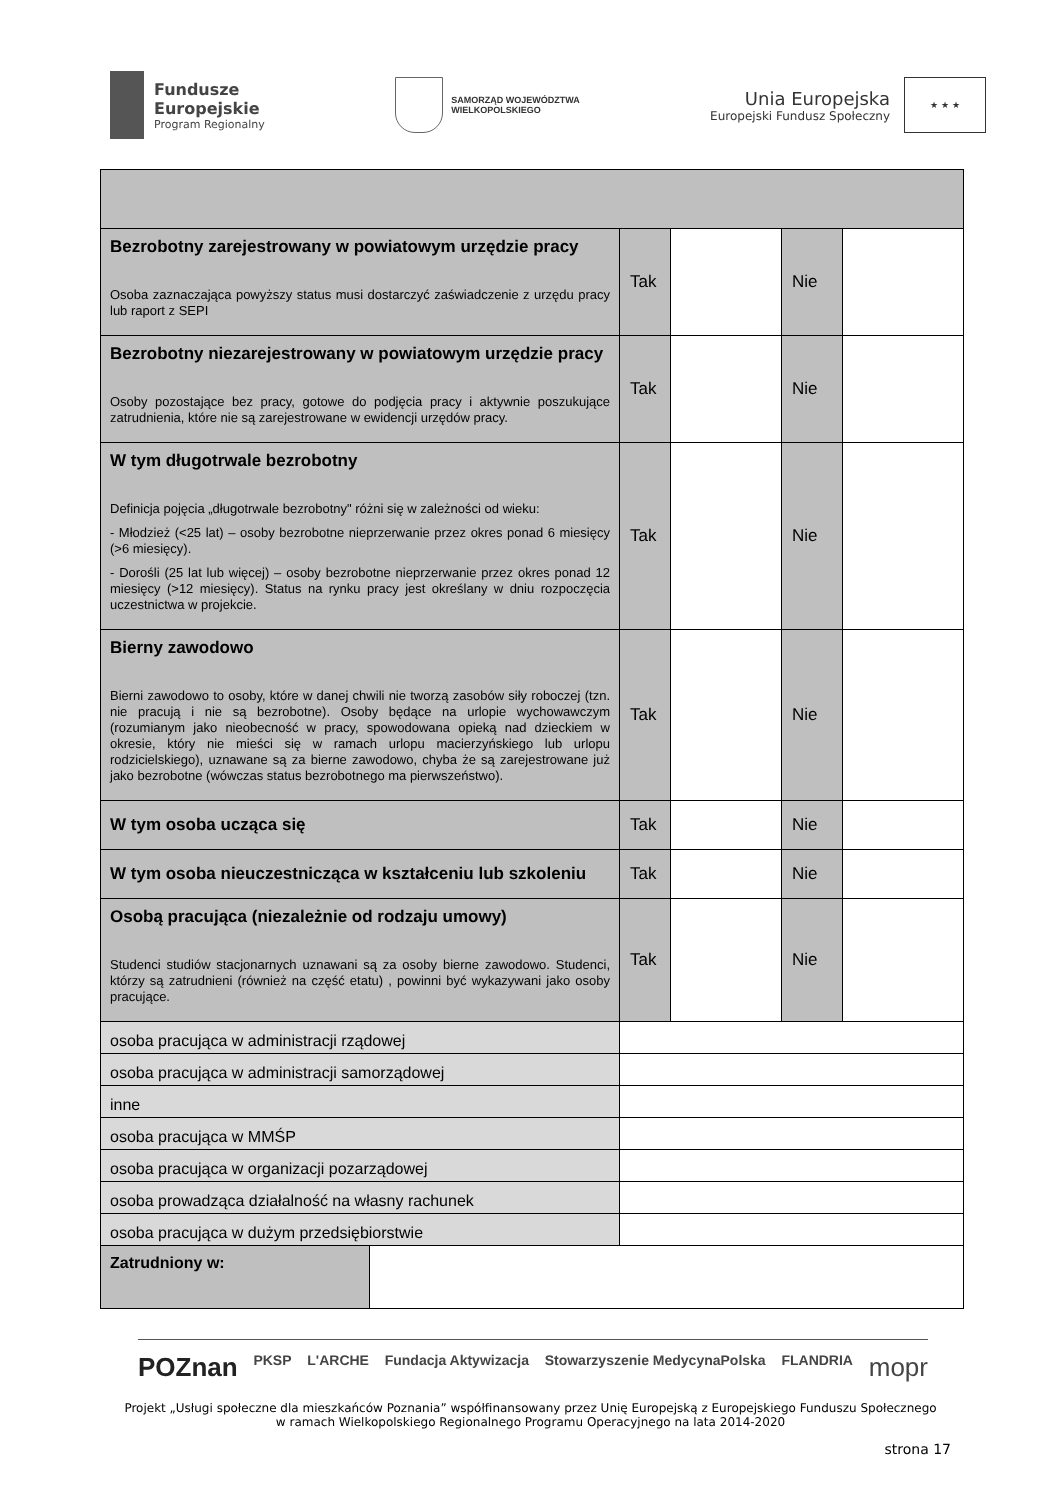Fundusze
Europejskie
Program Regionalny
SAMORZĄD WOJEWÓDZTWA
WIELKOPOLSKIEGO
Unia Europejska
Europejski Fundusz Społeczny
★ ★ ★
| Bezrobotny zarejestrowany w powiatowym urzędzie pracy Osoba zaznaczająca powyższy status musi dostarczyć zaświadczenie z urzędu pracy lub raport z SEPI | Tak | | Nie | |
| Bezrobotny niezarejestrowany w powiatowym urzędzie pracy Osoby pozostające bez pracy, gotowe do podjęcia pracy i aktywnie poszukujące zatrudnienia, które nie są zarejestrowane w ewidencji urzędów pracy. | Tak | | Nie | |
| W tym długotrwale bezrobotny Definicja pojęcia „długotrwale bezrobotny" różni się w zależności od wieku: - Młodzież (<25 lat) – osoby bezrobotne nieprzerwanie przez okres ponad 6 miesięcy (>6 miesięcy). - Dorośli (25 lat lub więcej) – osoby bezrobotne nieprzerwanie przez okres ponad 12 miesięcy (>12 miesięcy). Status na rynku pracy jest określany w dniu rozpoczęcia uczestnictwa w projekcie. | Tak | | Nie | |
| Bierny zawodowo Bierni zawodowo to osoby, które w danej chwili nie tworzą zasobów siły roboczej (tzn. nie pracują i nie są bezrobotne). Osoby będące na urlopie wychowawczym (rozumianym jako nieobecność w pracy, spowodowana opieką nad dzieckiem w okresie, który nie mieści się w ramach urlopu macierzyńskiego lub urlopu rodzicielskiego), uznawane są za bierne zawodowo, chyba że są zarejestrowane już jako bezrobotne (wówczas status bezrobotnego ma pierwszeństwo). | Tak | | Nie | |
| W tym osoba ucząca się | Tak | | Nie | |
| W tym osoba nieuczestnicząca w kształceniu lub szkoleniu | Tak | | Nie | |
| Osobą pracująca (niezależnie od rodzaju umowy) Studenci studiów stacjonarnych uznawani są za osoby bierne zawodowo. Studenci, którzy są zatrudnieni (również na część etatu) , powinni być wykazywani jako osoby pracujące. | Tak | | Nie | |
| osoba pracująca w administracji rządowej | | | | |
| osoba pracująca w administracji samorządowej | | | | |
| inne | | | | |
| osoba pracująca w MMŚP | | | | |
| osoba pracująca w organizacji pozarządowej | | | | |
| osoba prowadząca działalność na własny rachunek | | | | |
| osoba pracująca w dużym przedsiębiorstwie | | | | |
| Zatrudniony w: | |
POZnan PKSP L'ARCHE Fundacja Aktywizacja Stowarzyszenie MedycynaPolska FLANDRIA mopr
Projekt „Usługi społeczne dla mieszkańców Poznania” współfinansowany przez Unię Europejską z Europejskiego Funduszu Społecznego
w ramach Wielkopolskiego Regionalnego Programu Operacyjnego na lata 2014-2020
strona 17